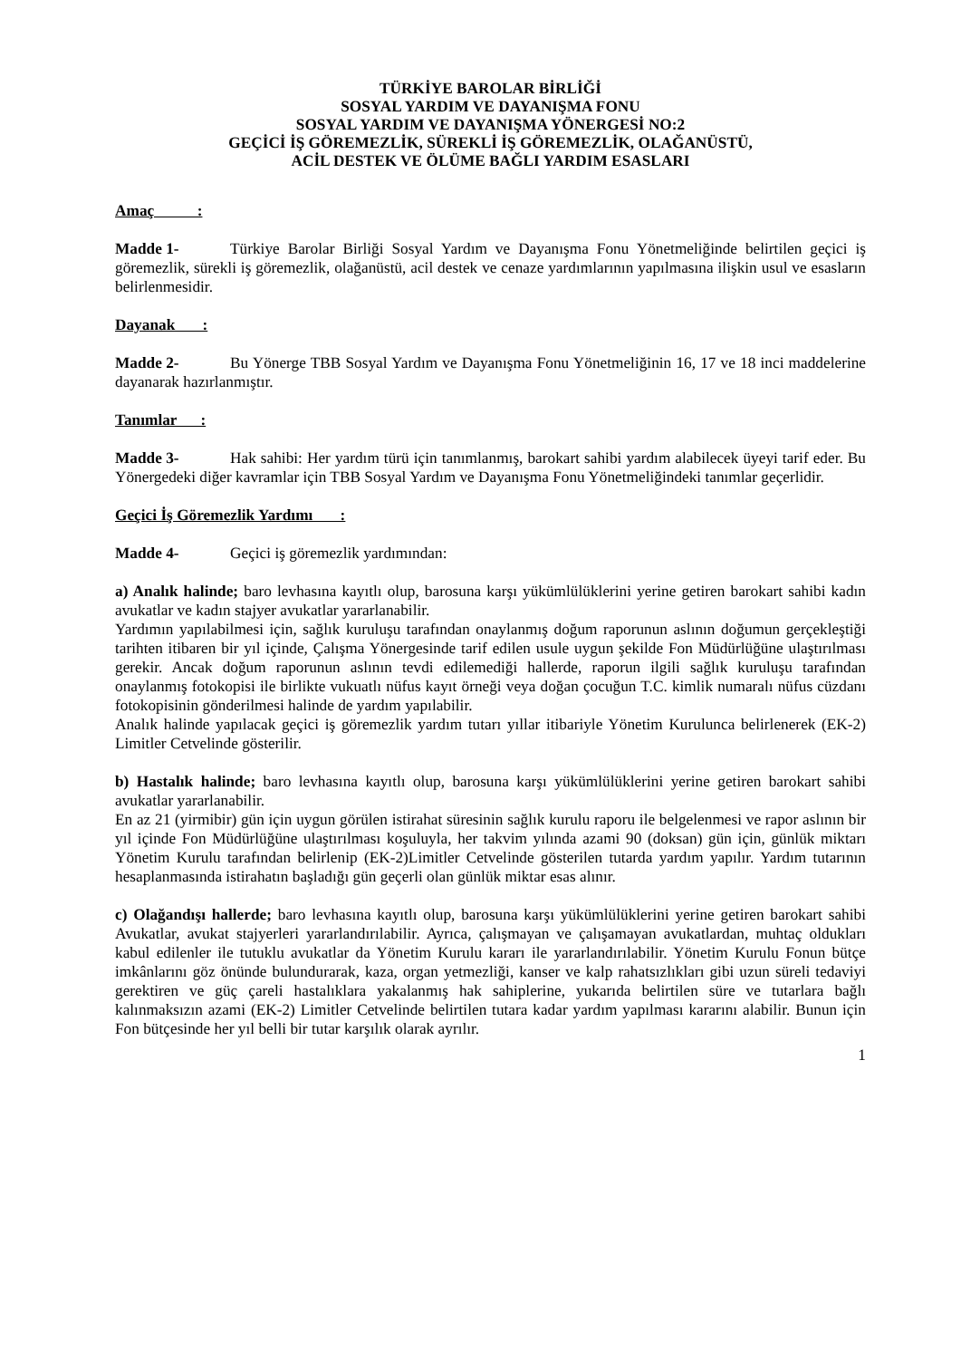TÜRKİYE BAROLAR BİRLİĞİ
SOSYAL YARDIM VE DAYANIŞMA FONU
SOSYAL YARDIM VE DAYANIŞMA YÖNERGESİ NO:2
GEÇİCİ İŞ GÖREMEZLİK, SÜREKLİ İŞ GÖREMEZLİK, OLAĞANÜSTÜ,
ACİL DESTEK VE ÖLÜME BAĞLI YARDIM ESASLARI
Amaç :
Madde 1- Türkiye Barolar Birliği Sosyal Yardım ve Dayanışma Fonu Yönetmeliğinde belirtilen geçici iş göremezlik, sürekli iş göremezlik, olağanüstü, acil destek ve cenaze yardımlarının yapılmasına ilişkin usul ve esasların belirlenmesidir.
Dayanak :
Madde 2- Bu Yönerge TBB Sosyal Yardım ve Dayanışma Fonu Yönetmeliğinin 16, 17 ve 18 inci maddelerine dayanarak hazırlanmıştır.
Tanımlar :
Madde 3- Hak sahibi: Her yardım türü için tanımlanmış, barokart sahibi yardım alabilecek üyeyi tarif eder. Bu Yönergedeki diğer kavramlar için TBB Sosyal Yardım ve Dayanışma Fonu Yönetmeliğindeki tanımlar geçerlidir.
Geçici İş Göremezlik Yardımı :
Madde 4- Geçici iş göremezlik yardımından:
a) Analık halinde; baro levhasına kayıtlı olup, barosuna karşı yükümlülüklerini yerine getiren barokart sahibi kadın avukatlar ve kadın stajyer avukatlar yararlanabilir.
Yardımın yapılabilmesi için, sağlık kuruluşu tarafından onaylanmış doğum raporunun aslının doğumun gerçekleştiği tarihten itibaren bir yıl içinde, Çalışma Yönergesinde tarif edilen usule uygun şekilde Fon Müdürlüğüne ulaştırılması gerekir. Ancak doğum raporunun aslının tevdi edilemediği hallerde, raporun ilgili sağlık kuruluşu tarafından onaylanmış fotokopisi ile birlikte vukuatlı nüfus kayıt örneği veya doğan çocuğun T.C. kimlik numaralı nüfus cüzdanı fotokopisinin gönderilmesi halinde de yardım yapılabilir.
Analık halinde yapılacak geçici iş göremezlik yardım tutarı yıllar itibariyle Yönetim Kurulunca belirlenerek (EK-2) Limitler Cetvelinde gösterilir.
b) Hastalık halinde; baro levhasına kayıtlı olup, barosuna karşı yükümlülüklerini yerine getiren barokart sahibi avukatlar yararlanabilir.
En az 21 (yirmibir) gün için uygun görülen istirahat süresinin sağlık kurulu raporu ile belgelenmesi ve rapor aslının bir yıl içinde Fon Müdürlüğüne ulaştırılması koşuluyla, her takvim yılında azami 90 (doksan) gün için, günlük miktarı Yönetim Kurulu tarafından belirlenip (EK-2)Limitler Cetvelinde gösterilen tutarda yardım yapılır. Yardım tutarının hesaplanmasında istirahatın başladığı gün geçerli olan günlük miktar esas alınır.
c) Olağandışı hallerde; baro levhasına kayıtlı olup, barosuna karşı yükümlülüklerini yerine getiren barokart sahibi Avukatlar, avukat stajyerleri yararlandırılabilir. Ayrıca, çalışmayan ve çalışamayan avukatlardan, muhtaç oldukları kabul edilenler ile tutuklu avukatlar da Yönetim Kurulu kararı ile yararlandırılabilir. Yönetim Kurulu Fonun bütçe imkânlarını göz önünde bulundurarak, kaza, organ yetmezliği, kanser ve kalp rahatsızlıkları gibi uzun süreli tedaviyi gerektiren ve güç çareli hastalıklara yakalanmış hak sahiplerine, yukarıda belirtilen süre ve tutarlara bağlı kalınmaksızın azami (EK-2) Limitler Cetvelinde belirtilen tutara kadar yardım yapılması kararını alabilir. Bunun için Fon bütçesinde her yıl belli bir tutar karşılık olarak ayrılır.
1